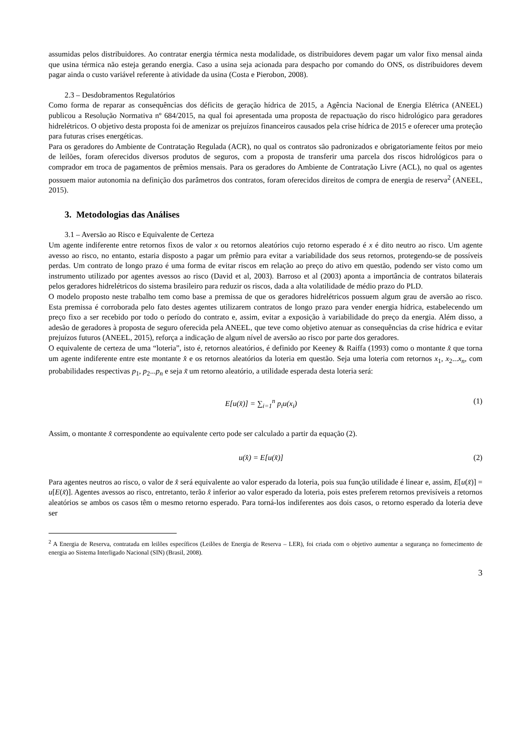assumidas pelos distribuidores. Ao contratar energia térmica nesta modalidade, os distribuidores devem pagar um valor fixo mensal ainda que usina térmica não esteja gerando energia. Caso a usina seja acionada para despacho por comando do ONS, os distribuidores devem pagar ainda o custo variável referente à atividade da usina (Costa e Pierobon, 2008).
2.3 – Desdobramentos Regulatórios
Como forma de reparar as consequências dos déficits de geração hídrica de 2015, a Agência Nacional de Energia Elétrica (ANEEL) publicou a Resolução Normativa nº 684/2015, na qual foi apresentada uma proposta de repactuação do risco hidrológico para geradores hidrelétricos. O objetivo desta proposta foi de amenizar os prejuízos financeiros causados pela crise hídrica de 2015 e oferecer uma proteção para futuras crises energéticas.
Para os geradores do Ambiente de Contratação Regulada (ACR), no qual os contratos são padronizados e obrigatoriamente feitos por meio de leilões, foram oferecidos diversos produtos de seguros, com a proposta de transferir uma parcela dos riscos hidrológicos para o comprador em troca de pagamentos de prêmios mensais. Para os geradores do Ambiente de Contratação Livre (ACL), no qual os agentes possuem maior autonomia na definição dos parâmetros dos contratos, foram oferecidos direitos de compra de energia de reserva<sup>2</sup> (ANEEL, 2015).
3. Metodologias das Análises
3.1 – Aversão ao Risco e Equivalente de Certeza
Um agente indiferente entre retornos fixos de valor x ou retornos aleatórios cujo retorno esperado é x é dito neutro ao risco. Um agente avesso ao risco, no entanto, estaria disposto a pagar um prêmio para evitar a variabilidade dos seus retornos, protegendo-se de possíveis perdas. Um contrato de longo prazo é uma forma de evitar riscos em relação ao preço do ativo em questão, podendo ser visto como um instrumento utilizado por agentes avessos ao risco (David et al, 2003). Barroso et al (2003) aponta a importância de contratos bilaterais pelos geradores hidrelétricos do sistema brasileiro para reduzir os riscos, dada a alta volatilidade de médio prazo do PLD.
O modelo proposto neste trabalho tem como base a premissa de que os geradores hidrelétricos possuem algum grau de aversão ao risco. Esta premissa é corroborada pelo fato destes agentes utilizarem contratos de longo prazo para vender energia hídrica, estabelecendo um preço fixo a ser recebido por todo o período do contrato e, assim, evitar a exposição à variabilidade do preço da energia. Além disso, a adesão de geradores à proposta de seguro oferecida pela ANEEL, que teve como objetivo atenuar as consequências da crise hídrica e evitar prejuízos futuros (ANEEL, 2015), reforça a indicação de algum nível de aversão ao risco por parte dos geradores.
O equivalente de certeza de uma “loteria”, isto é, retornos aleatórios, é definido por Keeney & Raiffa (1993) como o montante x̂ que torna um agente indiferente entre este montante x̂ e os retornos aleatórios da loteria em questão. Seja uma loteria com retornos x<sub>1</sub>, x<sub>2</sub>...x<sub>n</sub>, com probabilidades respectivas p<sub>1</sub>, p<sub>2</sub>...p<sub>n</sub> e seja x̃ um retorno aleatório, a utilidade esperada desta loteria será:
E[u(x̃)] = ∑<sub>i=1</sub><sup>n</sup> p<sub>i</sub>u(x<sub>i</sub>) (1)
Assim, o montante x̂ correspondente ao equivalente certo pode ser calculado a partir da equação (2).
u(x̂) = E[u(x̃)] (2)
Para agentes neutros ao risco, o valor de x̂ será equivalente ao valor esperado da loteria, pois sua função utilidade é linear e, assim, E[u(x̃)] = u[E(x̃)]. Agentes avessos ao risco, entretanto, terão x̂ inferior ao valor esperado da loteria, pois estes preferem retornos previsíveis a retornos aleatórios se ambos os casos têm o mesmo retorno esperado. Para torná-los indiferentes aos dois casos, o retorno esperado da loteria deve ser
<sup>2</sup> A Energia de Reserva, contratada em leilões específicos (Leilões de Energia de Reserva – LER), foi criada com o objetivo aumentar a segurança no fornecimento de energia ao Sistema Interligado Nacional (SIN) (Brasil, 2008).
3